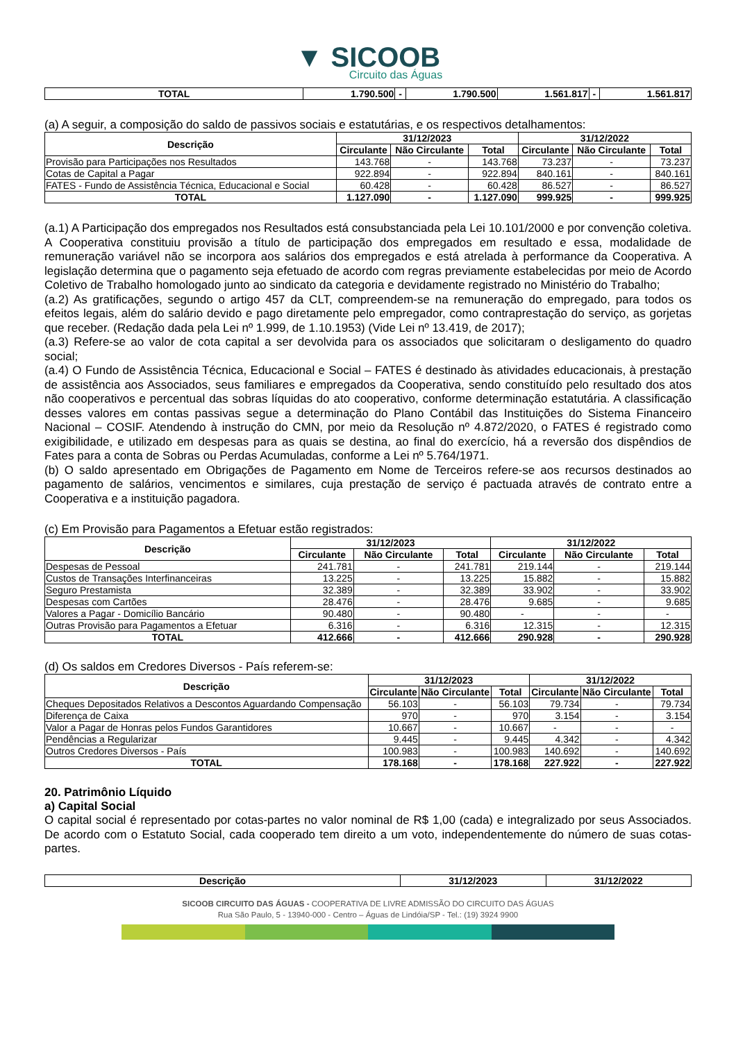▼ SICOOB
Circuito das Águas
| TOTAL | 1.790.500 | - | 1.790.500 | 1.561.817 | - | 1.561.817 |
(a) A seguir, a composição do saldo de passivos sociais e estatutárias, e os respectivos detalhamentos:
| Descrição | 31/12/2023 | | | 31/12/2022 | | |
| --- | --- | --- | --- | --- | --- | --- |
| | Circulante | Não Circulante | Total | Circulante | Não Circulante | Total |
| Provisão para Participações nos Resultados | 143.768 | - | 143.768 | 73.237 | - | 73.237 |
| Cotas de Capital a Pagar | 922.894 | - | 922.894 | 840.161 | - | 840.161 |
| FATES - Fundo de Assistência Técnica, Educacional e Social | 60.428 | - | 60.428 | 86.527 | - | 86.527 |
| TOTAL | 1.127.090 | - | 1.127.090 | 999.925 | - | 999.925 |
(a.1) A Participação dos empregados nos Resultados está consubstanciada pela Lei 10.101/2000 e por convenção coletiva. A Cooperativa constituiu provisão a título de participação dos empregados em resultado e essa, modalidade de remuneração variável não se incorpora aos salários dos empregados e está atrelada à performance da Cooperativa. A legislação determina que o pagamento seja efetuado de acordo com regras previamente estabelecidas por meio de Acordo Coletivo de Trabalho homologado junto ao sindicato da categoria e devidamente registrado no Ministério do Trabalho;
(a.2) As gratificações, segundo o artigo 457 da CLT, compreendem-se na remuneração do empregado, para todos os efeitos legais, além do salário devido e pago diretamente pelo empregador, como contraprestação do serviço, as gorjetas que receber. (Redação dada pela Lei nº 1.999, de 1.10.1953) (Vide Lei nº 13.419, de 2017);
(a.3) Refere-se ao valor de cota capital a ser devolvida para os associados que solicitaram o desligamento do quadro social;
(a.4) O Fundo de Assistência Técnica, Educacional e Social – FATES é destinado às atividades educacionais, à prestação de assistência aos Associados, seus familiares e empregados da Cooperativa, sendo constituído pelo resultado dos atos não cooperativos e percentual das sobras líquidas do ato cooperativo, conforme determinação estatutária. A classificação desses valores em contas passivas segue a determinação do Plano Contábil das Instituições do Sistema Financeiro Nacional – COSIF. Atendendo à instrução do CMN, por meio da Resolução nº 4.872/2020, o FATES é registrado como exigibilidade, e utilizado em despesas para as quais se destina, ao final do exercício, há a reversão dos dispêndios de Fates para a conta de Sobras ou Perdas Acumuladas, conforme a Lei nº 5.764/1971.
(b) O saldo apresentado em Obrigações de Pagamento em Nome de Terceiros refere-se aos recursos destinados ao pagamento de salários, vencimentos e similares, cuja prestação de serviço é pactuada através de contrato entre a Cooperativa e a instituição pagadora.
(c) Em Provisão para Pagamentos a Efetuar estão registrados:
| Descrição | 31/12/2023 | | | 31/12/2022 | | |
| --- | --- | --- | --- | --- | --- | --- |
| | Circulante | Não Circulante | Total | Circulante | Não Circulante | Total |
| Despesas de Pessoal | 241.781 | - | 241.781 | 219.144 | - | 219.144 |
| Custos de Transações Interfinanceiras | 13.225 | - | 13.225 | 15.882 | - | 15.882 |
| Seguro Prestamista | 32.389 | - | 32.389 | 33.902 | - | 33.902 |
| Despesas com Cartões | 28.476 | - | 28.476 | 9.685 | - | 9.685 |
| Valores a Pagar - Domicílio Bancário | 90.480 | - | 90.480 | - | - | - |
| Outras Provisão para Pagamentos a Efetuar | 6.316 | - | 6.316 | 12.315 | - | 12.315 |
| TOTAL | 412.666 | - | 412.666 | 290.928 | - | 290.928 |
(d) Os saldos em Credores Diversos - País referem-se:
| Descrição | 31/12/2023 | | | 31/12/2022 | | |
| --- | --- | --- | --- | --- | --- | --- |
| | Circulante | Não Circulante | Total | Circulante | Não Circulante | Total |
| Cheques Depositados Relativos a Descontos Aguardando Compensação | 56.103 | - | 56.103 | 79.734 | - | 79.734 |
| Diferença de Caixa | 970 | - | 970 | 3.154 | - | 3.154 |
| Valor a Pagar de Honras pelos Fundos Garantidores | 10.667 | - | 10.667 | - | - | - |
| Pendências a Regularizar | 9.445 | - | 9.445 | 4.342 | - | 4.342 |
| Outros Credores Diversos - País | 100.983 | - | 100.983 | 140.692 | - | 140.692 |
| TOTAL | 178.168 | - | 178.168 | 227.922 | - | 227.922 |
20. Patrimônio Líquido
a) Capital Social
O capital social é representado por cotas-partes no valor nominal de R$ 1,00 (cada) e integralizado por seus Associados. De acordo com o Estatuto Social, cada cooperado tem direito a um voto, independentemente do número de suas cotas-partes.
| Descrição | 31/12/2023 | 31/12/2022 |
| --- | --- | --- |
SICOOB CIRCUITO DAS ÁGUAS - COOPERATIVA DE LIVRE ADMISSÃO DO CIRCUITO DAS ÁGUAS
Rua São Paulo, 5 - 13940-000 - Centro – Águas de Lindóia/SP - Tel.: (19) 3924 9900